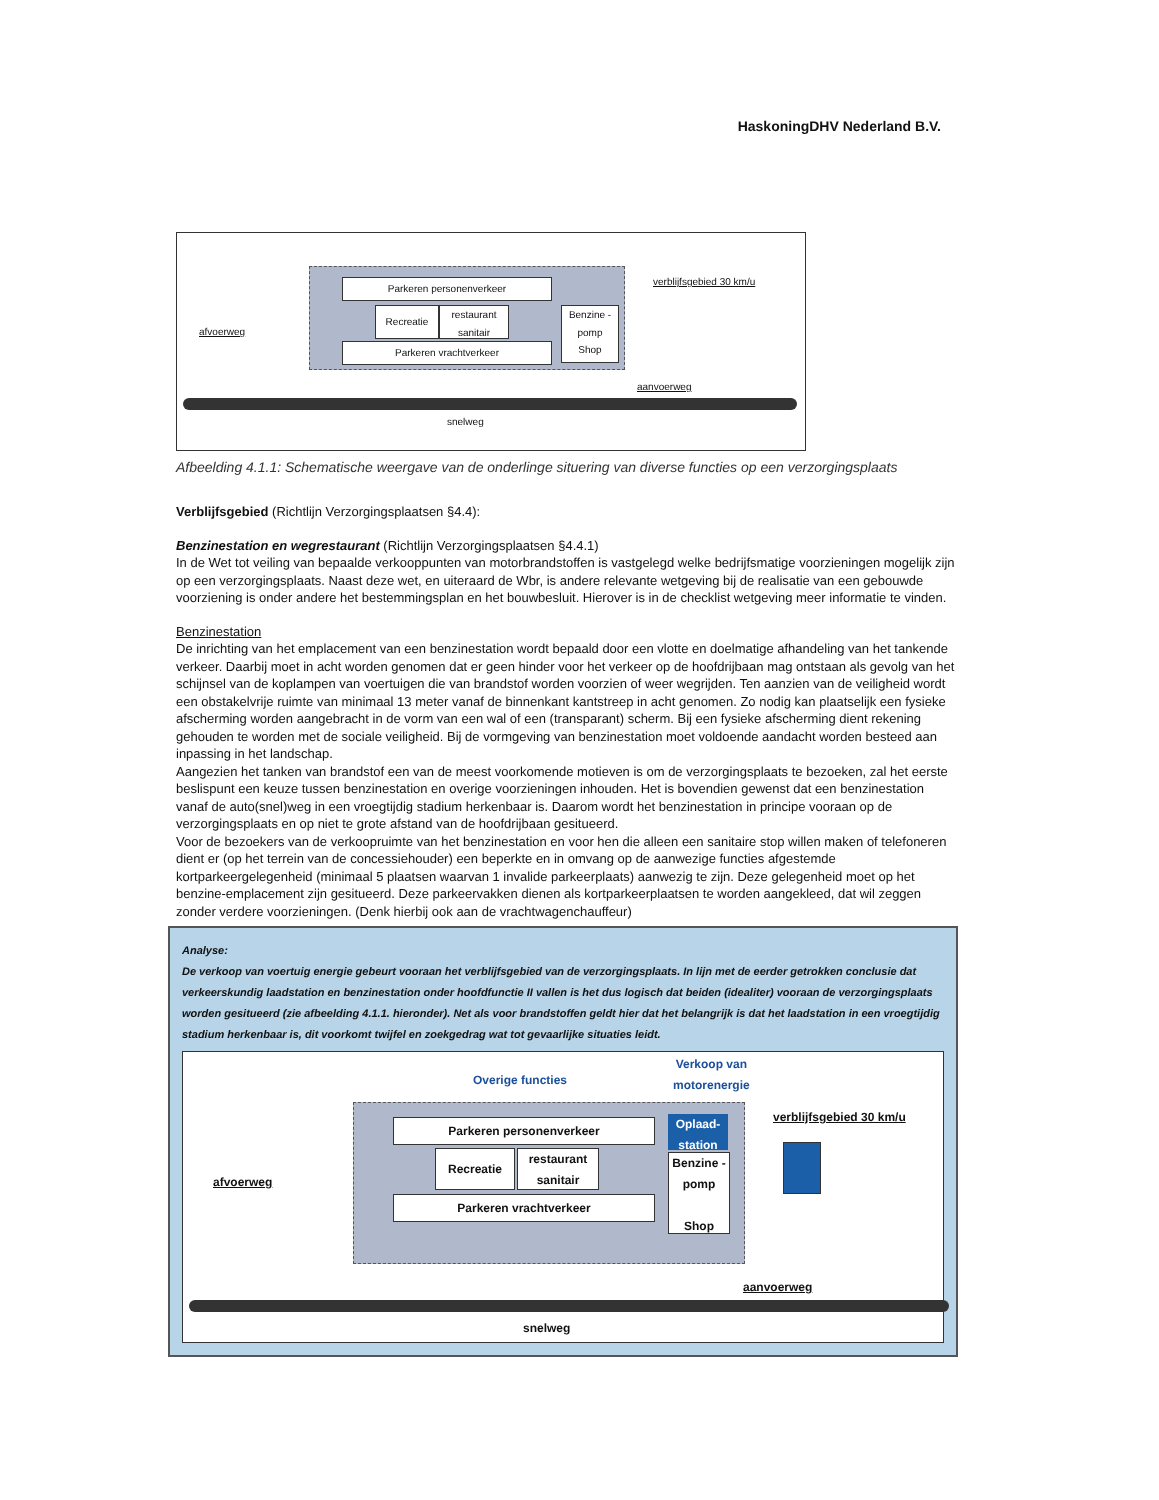HaskoningDHV Nederland B.V.
Parkeren personenverkeer
Recreatie
restaurant
sanitair
Parkeren vrachtverkeer
Benzine -pomp
Shop
verblijfsgebied 30 km/u
afvoerweg
aanvoerweg
snelweg
Afbeelding 4.1.1: Schematische weergave van de onderlinge situering van diverse functies op een verzorgingsplaats
Verblijfsgebied (Richtlijn Verzorgingsplaatsen §4.4):
Benzinestation en wegrestaurant (Richtlijn Verzorgingsplaatsen §4.4.1)
In de Wet tot veiling van bepaalde verkooppunten van motorbrandstoffen is vastgelegd welke bedrijfsmatige voorzieningen mogelijk zijn op een verzorgingsplaats. Naast deze wet, en uiteraard de Wbr, is andere relevante wetgeving bij de realisatie van een gebouwde voorziening is onder andere het bestemmingsplan en het bouwbesluit. Hierover is in de checklist wetgeving meer informatie te vinden.
Benzinestation
De inrichting van het emplacement van een benzinestation wordt bepaald door een vlotte en doelmatige afhandeling van het tankende verkeer. Daarbij moet in acht worden genomen dat er geen hinder voor het verkeer op de hoofdrijbaan mag ontstaan als gevolg van het schijnsel van de koplampen van voertuigen die van brandstof worden voorzien of weer wegrijden. Ten aanzien van de veiligheid wordt een obstakelvrije ruimte van minimaal 13 meter vanaf de binnenkant kantstreep in acht genomen. Zo nodig kan plaatselijk een fysieke afscherming worden aangebracht in de vorm van een wal of een (transparant) scherm. Bij een fysieke afscherming dient rekening gehouden te worden met de sociale veiligheid. Bij de vormgeving van benzinestation moet voldoende aandacht worden besteed aan inpassing in het landschap.
Aangezien het tanken van brandstof een van de meest voorkomende motieven is om de verzorgingsplaats te bezoeken, zal het eerste beslispunt een keuze tussen benzinestation en overige voorzieningen inhouden. Het is bovendien gewenst dat een benzinestation vanaf de auto(snel)weg in een vroegtijdig stadium herkenbaar is. Daarom wordt het benzinestation in principe vooraan op de verzorgingsplaats en op niet te grote afstand van de hoofdrijbaan gesitueerd.
Voor de bezoekers van de verkoopruimte van het benzinestation en voor hen die alleen een sanitaire stop willen maken of telefoneren dient er (op het terrein van de concessiehouder) een beperkte en in omvang op de aanwezige functies afgestemde kortparkeergelegenheid (minimaal 5 plaatsen waarvan 1 invalide parkeerplaats) aanwezig te zijn. Deze gelegenheid moet op het benzine-emplacement zijn gesitueerd. Deze parkeervakken dienen als kortparkeerplaatsen te worden aangekleed, dat wil zeggen zonder verdere voorzieningen. (Denk hierbij ook aan de vrachtwagenchauffeur)
Analyse:
De verkoop van voertuig energie gebeurt vooraan het verblijfsgebied van de verzorgingsplaats. In lijn met de eerder getrokken conclusie dat verkeerskundig laadstation en benzinestation onder hoofdfunctie II vallen is het dus logisch dat beiden (idealiter) vooraan de verzorgingsplaats worden gesitueerd (zie afbeelding 4.1.1. hieronder). Net als voor brandstoffen geldt hier dat het belangrijk is dat het laadstation in een vroegtijdig stadium herkenbaar is, dit voorkomt twijfel en zoekgedrag wat tot gevaarlijke situaties leidt.
Overige functies
Verkoop van
motorenergie
Parkeren personenverkeer
Recreatie
restaurant
sanitair
Parkeren vrachtverkeer
Oplaad-
station
Benzine -pomp
Shop
verblijfsgebied 30 km/u
afvoerweg
aanvoerweg
snelweg